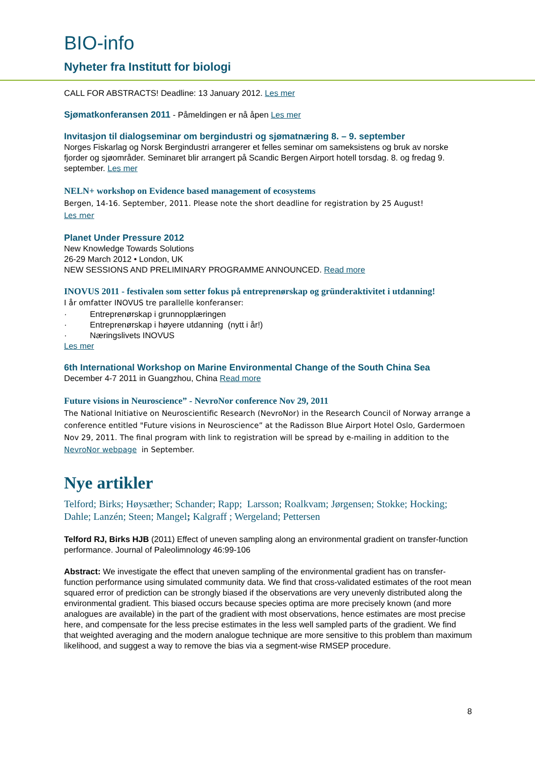BIO-info
Nyheter fra Institutt for biologi
CALL FOR ABSTRACTS! Deadline: 13 January 2012. Les mer
Sjømatkonferansen 2011 - Påmeldingen er nå åpen Les mer
Invitasjon til dialogseminar om bergindustri og sjømatnæring 8. – 9. september
Norges Fiskarlag og Norsk Bergindustri arrangerer et felles seminar om sameksistens og bruk av norske fjorder og sjøområder. Seminaret blir arrangert på Scandic Bergen Airport hotell torsdag. 8. og fredag 9. september. Les mer
NELN+ workshop on Evidence based management of ecosystems
Bergen, 14-16. September, 2011. Please note the short deadline for registration by 25 August!
Les mer
Planet Under Pressure 2012
New Knowledge Towards Solutions
26-29 March 2012 • London, UK
NEW SESSIONS AND PRELIMINARY PROGRAMME ANNOUNCED. Read more
INOVUS 2011 - festivalen som setter fokus på entreprenørskap og gründeraktivitet i utdanning!
I år omfatter INOVUS tre parallelle konferanser:
· Entreprenørskap i grunnopplæringen
· Entreprenørskap i høyere utdanning (nytt i år!)
· Næringslivets INOVUS
Les mer
6th International Workshop on Marine Environmental Change of the South China Sea
December 4-7 2011 in Guangzhou, China Read more
Future visions in Neuroscience” - NevroNor conference Nov 29, 2011
The National Initiative on Neuroscientific Research (NevroNor) in the Research Council of Norway arrange a conference entitled "Future visions in Neuroscience” at the Radisson Blue Airport Hotel Oslo, Gardermoen Nov 29, 2011. The final program with link to registration will be spread by e-mailing in addition to the NevroNor webpage in September.
Nye artikler
Telford; Birks; Høysæther; Schander; Rapp; Larsson; Roalkvam; Jørgensen; Stokke; Hocking; Dahle; Lanzén; Steen; Mangel; Kalgraff ; Wergeland; Pettersen
Telford RJ, Birks HJB (2011) Effect of uneven sampling along an environmental gradient on transfer-function performance. Journal of Paleolimnology 46:99-106
Abstract: We investigate the effect that uneven sampling of the environmental gradient has on transfer-function performance using simulated community data. We find that cross-validated estimates of the root mean squared error of prediction can be strongly biased if the observations are very unevenly distributed along the environmental gradient. This biased occurs because species optima are more precisely known (and more analogues are available) in the part of the gradient with most observations, hence estimates are most precise here, and compensate for the less precise estimates in the less well sampled parts of the gradient. We find that weighted averaging and the modern analogue technique are more sensitive to this problem than maximum likelihood, and suggest a way to remove the bias via a segment-wise RMSEP procedure.
8